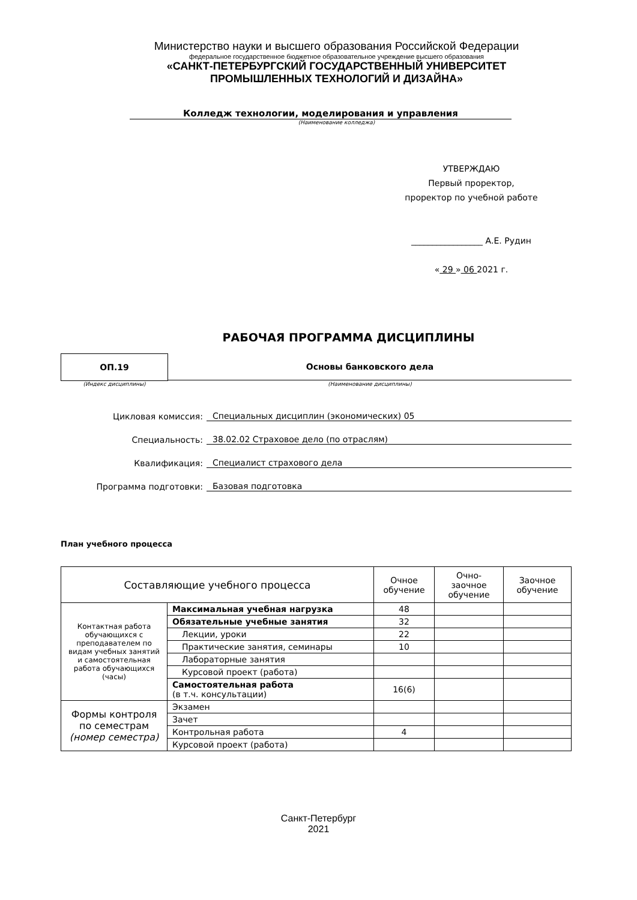Министерство науки и высшего образования Российской Федерации
федеральное государственное бюджетное образовательное учреждение высшего образования
«САНКТ-ПЕТЕРБУРГСКИЙ ГОСУДАРСТВЕННЫЙ УНИВЕРСИТЕТ
ПРОМЫШЛЕННЫХ ТЕХНОЛОГИЙ И ДИЗАЙНА»
Колледж технологии, моделирования и управления
(Наименование колледжа)
УТВЕРЖДАЮ
Первый проректор,
проректор по учебной работе
_________________ А.Е. Рудин
« 29 » 06 2021 г.
РАБОЧАЯ ПРОГРАММА ДИСЦИПЛИНЫ
ОП.19 Основы банковского дела
(Индекс дисциплины) (Наименование дисциплины)
Цикловая комиссия: Специальных дисциплин (экономических) 05
Специальность: 38.02.02 Страховое дело (по отраслям)
Квалификация: Специалист страхового дела
Программа подготовки: Базовая подготовка
План учебного процесса
| Составляющие учебного процесса | | Очное обучение | Очно-заочное обучение | Заочное обучение |
| Контактная работа обучающихся с преподавателем по видам учебных занятий и самостоятельная работа обучающихся (часы) | Максимальная учебная нагрузка | 48 | | |
| | Обязательные учебные занятия | 32 | | |
| | Лекции, уроки | 22 | | |
| | Практические занятия, семинары | 10 | | |
| | Лабораторные занятия | | | |
| | Курсовой проект (работа) | | | |
| | Самостоятельная работа (в т.ч. консультации) | 16(6) | | |
| Формы контроля по семестрам (номер семестра) | Экзамен | | | |
| | Зачет | | | |
| | Контрольная работа | 4 | | |
| | Курсовой проект (работа) | | | |
Санкт-Петербург
2021